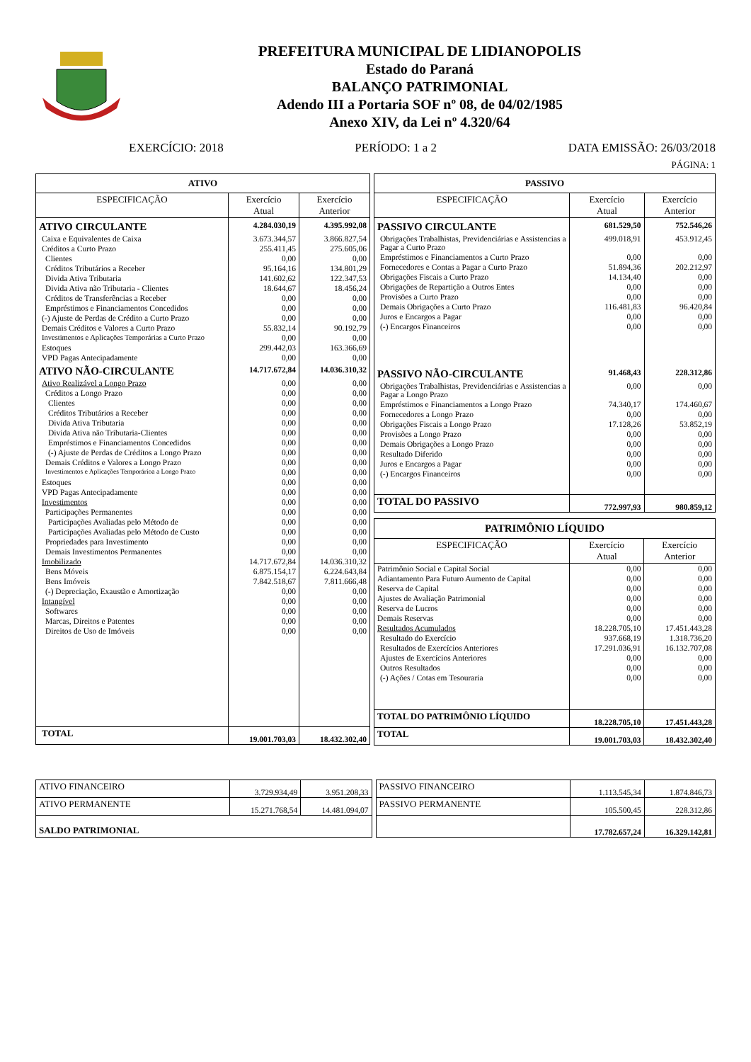PREFEITURA MUNICIPAL DE LIDIANOPOLIS
Estado do Paraná
BALANÇO PATRIMONIAL
Adendo III a Portaria SOF nº 08, de 04/02/1985
Anexo XIV, da Lei nº 4.320/64
EXERCÍCIO: 2018 PERÍODO: 1 a 2 DATA EMISSÃO: 26/03/2018
PÁGINA: 1
| ATIVO | | |
| --- | --- | --- |
| ESPECIFICAÇÃO | Exercício Atual | Exercício Anterior |
| ATIVO CIRCULANTE | 4.284.030,19 | 4.395.992,08 |
| Caixa e Equivalentes de Caixa | 3.673.344,57 | 3.866.827,54 |
| Créditos a Curto Prazo | 255.411,45 | 275.605,06 |
| Clientes | 0,00 | 0,00 |
| Créditos Tributários a Receber | 95.164,16 | 134.801,29 |
| Divida Ativa Tributaria | 141.602,62 | 122.347,53 |
| Divida Ativa não Tributaria - Clientes | 18.644,67 | 18.456,24 |
| Créditos de Transferências a Receber | 0,00 | 0,00 |
| Empréstimos e Financiamentos Concedidos | 0,00 | 0,00 |
| (-) Ajuste de Perdas de Crédito a Curto Prazo | 0,00 | 0,00 |
| Demais Créditos e Valores a Curto Prazo | 55.832,14 | 90.192,79 |
| Investimentos e Aplicações Temporárias a Curto Prazo | 0,00 | 0,00 |
| Estoques | 299.442,03 | 163.366,69 |
| VPD Pagas Antecipadamente | 0,00 | 0,00 |
| ATIVO NÃO-CIRCULANTE | 14.717.672,84 | 14.036.310,32 |
| Ativo Realizável a Longo Prazo | 0,00 | 0,00 |
| Créditos a Longo Prazo | 0,00 | 0,00 |
| Clientes | 0,00 | 0,00 |
| Créditos Tributários a Receber | 0,00 | 0,00 |
| Divida Ativa Tributaria | 0,00 | 0,00 |
| Divida Ativa não Tributaria-Clientes | 0,00 | 0,00 |
| Empréstimos e Financiamentos Concedidos | 0,00 | 0,00 |
| (-) Ajuste de Perdas de Créditos a Longo Prazo | 0,00 | 0,00 |
| Demais Créditos e Valores a Longo Prazo | 0,00 | 0,00 |
| Investimentos e Aplicações Temporárioa a Longo Prazo | 0,00 | 0,00 |
| Estoques | 0,00 | 0,00 |
| VPD Pagas Antecipadamente | 0,00 | 0,00 |
| Investimentos | 0,00 | 0,00 |
| Participações Permanentes | 0,00 | 0,00 |
| Participações Avaliadas pelo Método de | 0,00 | 0,00 |
| Participações Avaliadas pelo Método de Custo | 0,00 | 0,00 |
| Propriedades para Investimento | 0,00 | 0,00 |
| Demais Investimentos Permanentes | 0,00 | 0,00 |
| Imobilizado | 14.717.672,84 | 14.036.310,32 |
| Bens Móveis | 6.875.154,17 | 6.224.643,84 |
| Bens Imóveis | 7.842.518,67 | 7.811.666,48 |
| (-) Depreciação, Exaustão e Amortização | 0,00 | 0,00 |
| Intangível | 0,00 | 0,00 |
| Softwares | 0,00 | 0,00 |
| Marcas, Direitos e Patentes | 0,00 | 0,00 |
| Direitos de Uso de Imóveis | 0,00 | 0,00 |
| TOTAL | 19.001.703,03 | 18.432.302,40 |
| PASSIVO | | |
| --- | --- | --- |
| ESPECIFICAÇÃO | Exercício Atual | Exercício Anterior |
| PASSIVO CIRCULANTE | 681.529,50 | 752.546,26 |
| Obrigações Trabalhistas, Previdenciárias e Assistencias a Pagar a Curto Prazo | 499.018,91 | 453.912,45 |
| Empréstimos e Financiamentos a Curto Prazo | 0,00 | 0,00 |
| Fornecedores e Contas a Pagar a Curto Prazo | 51.894,36 | 202.212,97 |
| Obrigações Fiscais a Curto Prazo | 14.134,40 | 0,00 |
| Obrigações de Repartição a Outros Entes | 0,00 | 0,00 |
| Provisões a Curto Prazo | 0,00 | 0,00 |
| Demais Obrigações a Curto Prazo | 116.481,83 | 96.420,84 |
| Juros e Encargos a Pagar | 0,00 | 0,00 |
| (-) Encargos Financeiros | 0,00 | 0,00 |
| PASSIVO NÃO-CIRCULANTE | 91.468,43 | 228.312,86 |
| Obrigações Trabalhistas, Previdenciárias e Assistencias a Pagar a Longo Prazo | 0,00 | 0,00 |
| Empréstimos e Financiamentos a Longo Prazo | 74.340,17 | 174.460,67 |
| Fornecedores a Longo Prazo | 0,00 | 0,00 |
| Obrigações Fiscais a Longo Prazo | 17.128,26 | 53.852,19 |
| Provisões a Longo Prazo | 0,00 | 0,00 |
| Demais Obrigações a Longo Prazo | 0,00 | 0,00 |
| Resultado Diferido | 0,00 | 0,00 |
| Juros e Encargos a Pagar | 0,00 | 0,00 |
| (-) Encargos Financeiros | 0,00 | 0,00 |
| TOTAL DO PASSIVO | 772.997,93 | 980.859,12 |
| PATRIMÔNIO LÍQUIDO | | |
| --- | --- | --- |
| ESPECIFICAÇÃO | Exercício Atual | Exercício Anterior |
| Patrimônio Social e Capital Social | 0,00 | 0,00 |
| Adiantamento Para Futuro Aumento de Capital | 0,00 | 0,00 |
| Reserva de Capital | 0,00 | 0,00 |
| Ajustes de Avaliação Patrimonial | 0,00 | 0,00 |
| Reserva de Lucros | 0,00 | 0,00 |
| Demais Reservas | 0,00 | 0,00 |
| Resultados Acumulados | 18.228.705,10 | 17.451.443,28 |
| Resultado do Exercício | 937.668,19 | 1.318.736,20 |
| Resultados de Exercícios Anteriores | 17.291.036,91 | 16.132.707,08 |
| Ajustes de Exercícios Anteriores | 0,00 | 0,00 |
| Outros Resultados | 0,00 | 0,00 |
| (-) Ações / Cotas em Tesouraria | 0,00 | 0,00 |
| TOTAL DO PATRIMÔNIO LÍQUIDO | 18.228.705,10 | 17.451.443,28 |
| TOTAL | 19.001.703,03 | 18.432.302,40 |
| ATIVO FINANCEIRO | 3.729.934,49 | 3.951.208,33 |
| ATIVO PERMANENTE | 15.271.768,54 | 14.481.094,07 |
| SALDO PATRIMONIAL | | |
| PASSIVO FINANCEIRO | 1.113.545,34 | 1.874.846,73 |
| PASSIVO PERMANENTE | 105.500,45 | 228.312,86 |
| | 17.782.657,24 | 16.329.142,81 |